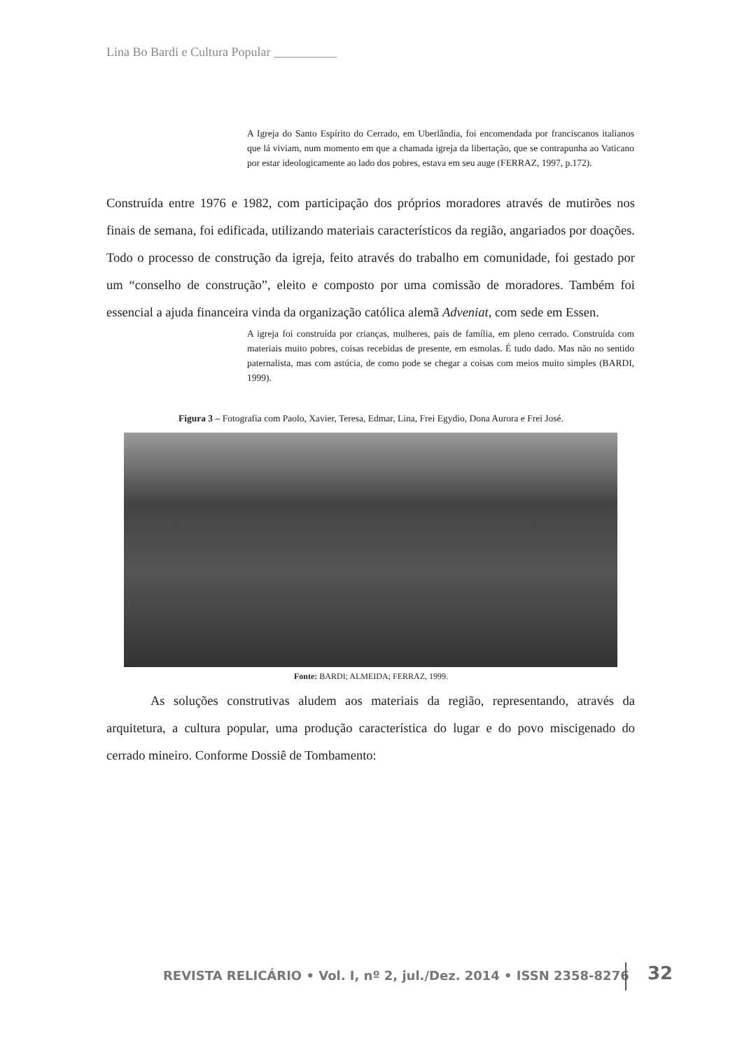Lina Bo Bardi e Cultura Popular __________
A Igreja do Santo Espírito do Cerrado, em Uberlândia, foi encomendada por franciscanos italianos que lá viviam, num momento em que a chamada igreja da libertação, que se contrapunha ao Vaticano por estar ideologicamente ao lado dos pobres, estava em seu auge (FERRAZ, 1997, p.172).
Construída entre 1976 e 1982, com participação dos próprios moradores através de mutirões nos finais de semana, foi edificada, utilizando materiais característicos da região, angariados por doações. Todo o processo de construção da igreja, feito através do trabalho em comunidade, foi gestado por um “conselho de construção”, eleito e composto por uma comissão de moradores. Também foi essencial a ajuda financeira vinda da organização católica alemã Adveniat, com sede em Essen.
A igreja foi construída por crianças, mulheres, pais de família, em pleno cerrado. Construída com materiais muito pobres, coisas recebidas de presente, em esmolas. É tudo dado. Mas não no sentido paternalista, mas com astúcia, de como pode se chegar a coisas com meios muito simples (BARDI, 1999).
Figura 3 – Fotografia com Paolo, Xavier, Teresa, Edmar, Lina, Frei Egydio, Dona Aurora e Frei José.
Fonte: BARDI; ALMEIDA; FERRAZ, 1999.
As soluções construtivas aludem aos materiais da região, representando, através da arquitetura, a cultura popular, uma produção característica do lugar e do povo miscigenado do cerrado mineiro. Conforme Dossiê de Tombamento:
REVISTA RELICÁRIO • Vol. I, nº 2, jul./Dez. 2014 • ISSN 2358-8276
32